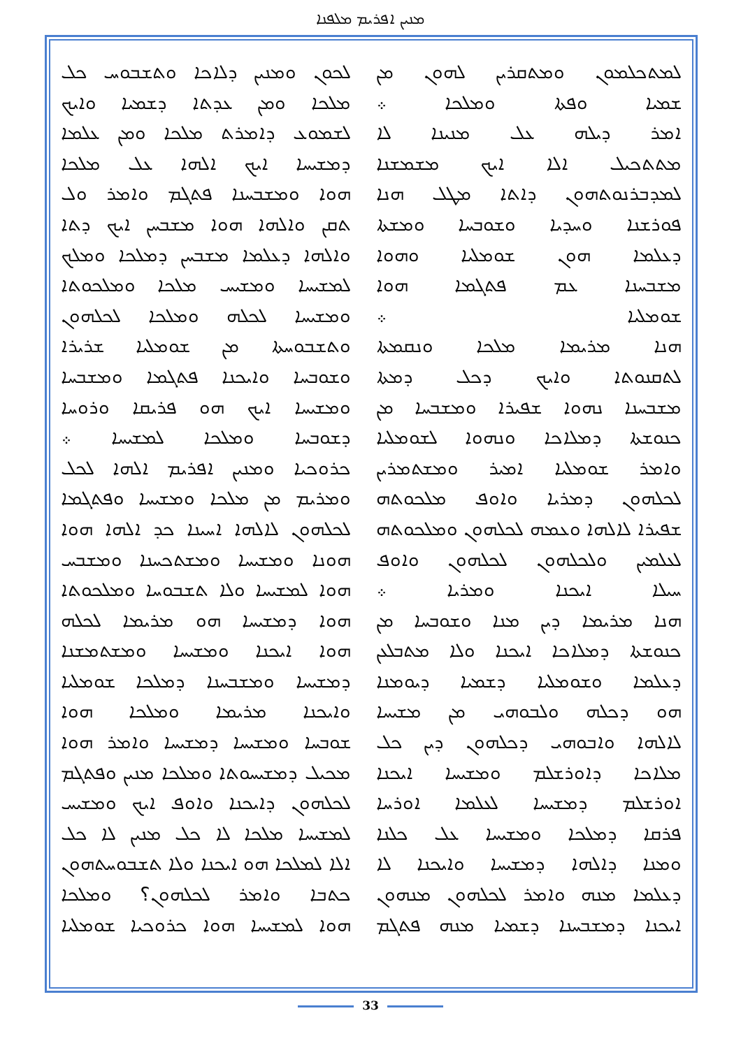ܡܢܝܢ ܐܦܪܝܡ ܡܠܦܢܐ
ܠܡܬܟܠܡܘܢ ܘܡܬܩܪܝܢ ܠܗܘܢ ܡܢ
ܫܡܝܐ ܘܦܬܐ ܘܡܠܟܐ ܀
ܐܡܪ ܕܝܠܗ ܥܠ ܡܢܝܢܐ ܠܐ
ܡܬܬܟܝܠ ܐܠܐ ܐܝܟ ܡܫܡܫܢܐ
ܠܡܕܒܪܢܘܬܗܘܢ ܕܐܬܐ ܡܛܠ ܗܢܐ
ܦܘܪܫܢܐ ܘܚܕܝܐ ܘܫܘܒܚܐ ܘܡܫܬܐ
ܕܥܠܡܐ ܗܘܢ ܫܘܡܠܝܐ ܘܗܘܐ
ܡܫܒܚܢܐ ܥܡ ܦܬܓܡܐ ܗܘܐ
ܫܘܡܠܝܐ ܀
ܗܢܐ ܡܪܝܡܐ ܡܠܟܐ ܘܢܩܡܬܐ
ܠܬܩܢܘܬܐ ܘܐܝܟ ܕܟܠ ܕܡܬܐ
ܡܫܒܚܢܐ ܢܗܘܐ ܫܦܝܪܐ ܘܡܫܒܚܐ ܡܢ
ܟܢܘܫܬܐ ܕܡܠܐܟܐ ܘܢܗܘܐ ܠܫܘܡܠܝܐ
ܘܐܡܪ ܫܘܡܠܝܐ ܐܡܝܪ ܘܡܫܬܡܪܝܢ
ܠܟܠܗܘܢ ܕܡܪܝܐ ܘܐܘܦ ܡܠܟܘܬܗ
ܫܦܝܪܐ ܠܐܠܗܐ ܘܥܡܗ ܠܟܠܗܘܢ ܘܡܠܟܘܬܗ
ܠܥܠܡܝܢ ܘܠܟܠܗܘܢ ܠܟܠܗܘܢ ܘܐܘܦ
ܚܝܠܐ ܐܝܟܢܐ ܘܡܪܝܐ ܀
ܗܢܐ ܡܪܝܡܐ ܕܝܢ ܡܢܐ ܘܫܘܒܚܐ ܡܢ
ܟܢܘܫܬܐ ܕܡܠܐܟܐ ܐܝܟܢܐ ܘܠܐ ܡܬܒܠܥܢ
ܕܥܠܡܐ ܘܫܘܡܠܝܐ ܕܫܡܝܐ ܕܝܘܡܢܐ
ܗܘ ܕܟܠܗ ܘܠܒܘܗܝ ܡܢ ܡܫܝܚܐ
ܠܐܠܗܐ ܘܐܒܘܗܝ ܕܟܠܗܘܢ ܕܝܢ ܟܠ
ܡܠܐܟܐ ܕܐܘܪܫܠܡ ܘܡܫܝܚܐ ܐܝܟܢܐ
ܐܘܪܫܠܡ ܕܡܫܝܚܐ ܠܥܠܡܐ ܐܘܪܚܐ
ܦܪܩܐ ܕܡܠܟܐ ܘܡܫܝܚܐ ܥܠ ܟܠܢܐ
ܘܡܢܐ ܕܐܠܗܐ ܕܡܫܝܚܐ ܘܐܝܟܢܐ ܠܐ
ܕܥܠܡܐ ܡܢܗ ܘܐܡܪ ܠܟܠܗܘܢ ܡܢܗܘܢ
ܐܝܟܢܐ ܕܡܫܒܚܢܐ ܕܫܡܝܐ ܡܢܗ ܦܬܓܡ
ܠܟܘܢ ܘܡܢܝܢ ܕܠܐܟܐ ܘܬܫܒܘܚ ܟܠ
ܡܠܟܐ ܘܡܢ ܥܕܬܐ ܕܫܡܝܐ ܘܐܝܟ
ܠܫܡܘܥ ܕܐܡܪܬ ܡܠܟܐ ܘܡܢ ܥܠܡܐ
ܕܡܫܝܚܐ ܐܝܟ ܐܠܗܐ ܥܠ ܡܠܟܐ
ܗܘܐ ܘܡܫܒܚܢܐ ܦܬܓܡ ܘܐܡܪ ܘܠ
ܬܩܢ ܘܐܠܗܐ ܗܘܐ ܡܫܒܚܢ ܐܝܟ ܕܬܐ
ܘܐܠܗܐ ܕܥܠܡܐ ܡܫܒܚܢ ܕܡܠܟܐ ܘܡܠܟ
ܠܡܫܝܚܐ ܘܡܫܝܚ ܡܠܟܐ ܘܡܠܟܘܬܐ
ܘܡܫܝܚܐ ܠܟܠܗ ܘܡܠܟܐ ܠܟܠܗܘܢ
ܘܬܫܒܘܚܬܐ ܡܢ ܫܘܡܠܝܐ ܫܪܝܪܐ
ܘܫܘܒܚܐ ܘܐܝܟܢܐ ܦܬܓܡܐ ܘܡܫܒܚܐ
ܘܡܫܝܚܐ ܐܝܟ ܗܘ ܦܪܝܩܐ ܘܪܘܚܐ
ܕܫܘܒܚܐ ܘܡܠܟܐ ܠܡܫܝܚܐ ܀
ܟܪܘܟܝܐ ܘܡܢܝܢ ܐܦܪܝܡ ܐܠܗܐ ܠܟܠ
ܘܡܪܝܡ ܡܢ ܡܠܟܐ ܘܡܫܝܚܐ ܘܦܬܓܡܐ
ܠܟܠܗܘܢ ܠܐܠܗܐ ܐܚܝܢܐ ܟܕ ܐܠܗܐ ܗܘܐ
ܗܘܢܐ ܘܡܫܝܚܐ ܘܡܫܬܟܚܢܐ ܘܡܫܒܚ
ܗܘܐ ܠܡܫܝܚܐ ܘܠܐ ܬܫܒܘܚܐ ܘܡܠܟܘܬܐ
ܗܘܐ ܕܡܫܝܚܐ ܗܘ ܡܪܝܡܐ ܠܟܠܗ
ܗܘܐ ܐܝܟܢܐ ܘܡܫܝܚܐ ܘܡܫܬܡܫܢܐ
ܕܡܫܝܚܐ ܘܡܫܒܚܢܐ ܕܡܠܟܐ ܫܘܡܠܝܐ
ܘܐܝܟܢܐ ܡܪܝܡܐ ܘܡܠܟܐ ܗܘܐ
ܫܘܒܚܐ ܘܡܫܝܚܐ ܕܡܫܝܚܐ ܘܐܡܪ ܗܘܐ
ܡܟܝܠ ܕܡܫܝܚܘܬܐ ܘܡܠܟܐ ܡܢܝܢ ܘܦܬܓܡ
ܠܟܠܗܘܢ ܕܐܝܟܢܐ ܘܐܘܦ ܐܝܟ ܘܡܫܝܚ
ܠܡܫܝܚܐ ܡܠܟܐ ܠܐ ܟܠ ܡܢܝܢ ܠܐ ܟܠ
ܐܠܐ ܠܡܠܟܐ ܗܘ ܐܝܟܢܐ ܘܠܐ ܬܫܒܘܚܬܗܘܢ
ܟܬܒܐ ܘܐܡܪ ܠܟܠܗܘܢ؟ ܘܡܠܟܐ
ܗܘܐ ܠܡܫܝܚܐ ܗܘܐ ܟܪܘܟܝܐ ܫܘܡܠܝܐ
33